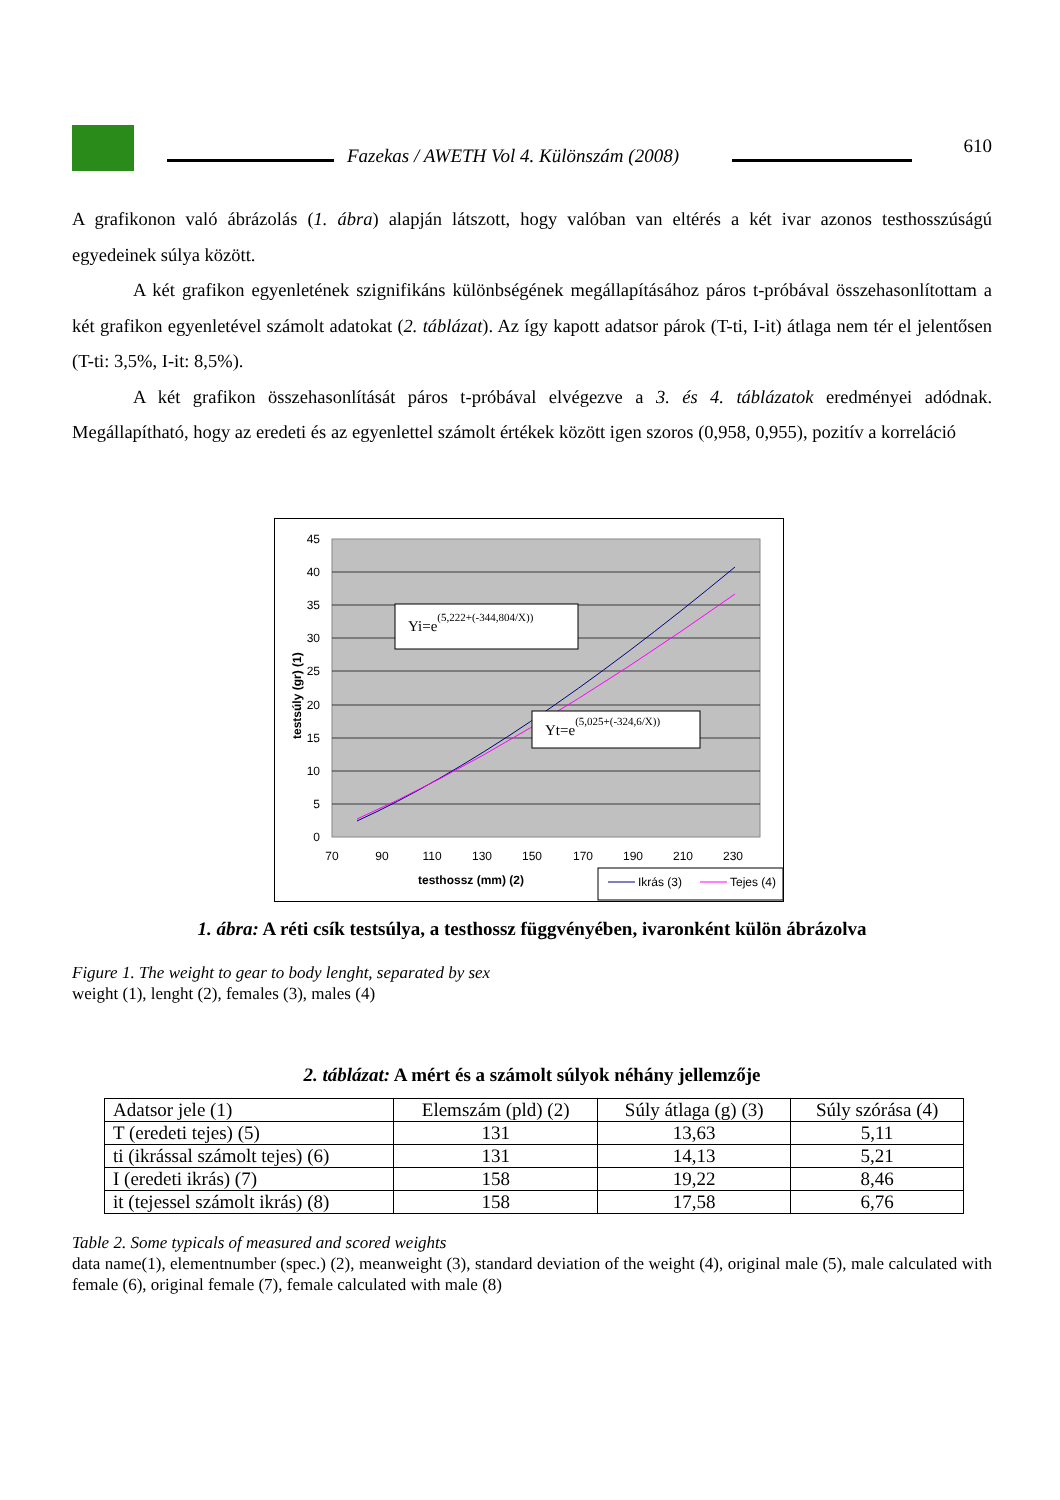Fazekas / AWETH Vol 4. Különszám (2008)
610
A grafikonon való ábrázolás (1. ábra) alapján látszott, hogy valóban van eltérés a két ivar azonos testhosszúságú egyedeinek súlya között.
A két grafikon egyenletének szignifikáns különbségének megállapításához páros t-próbával összehasonlítottam a két grafikon egyenletével számolt adatokat (2. táblázat). Az így kapott adatsor párok (T-ti, I-it) átlaga nem tér el jelentősen (T-ti: 3,5%, I-it: 8,5%).
A két grafikon összehasonlítását páros t-próbával elvégezve a 3. és 4. táblázatok eredményei adódnak. Megállapítható, hogy az eredeti és az egyenlettel számolt értékek között igen szoros (0,958, 0,955), pozitív a korreláció
45
40
35
30
25
20
15
10
5
0
70
90
110
130
150
170
190
210
230
testhossz (mm) (2)
testsúly (gr) (1)
Yi=e(5,222+(-344,804/X))
Yt=e(5,025+(-324,6/X))
Ikrás (3)
Tejes (4)
1. ábra: A réti csík testsúlya, a testhossz függvényében, ivaronként külön ábrázolva
Figure 1. The weight to gear to body lenght, separated by sex
weight (1), lenght (2), females (3), males (4)
2. táblázat: A mért és a számolt súlyok néhány jellemzője
| Adatsor jele (1) | Elemszám (pld) (2) | Súly átlaga (g) (3) | Súly szórása (4) |
| T (eredeti tejes) (5) | 131 | 13,63 | 5,11 |
| ti (ikrással számolt tejes) (6) | 131 | 14,13 | 5,21 |
| I (eredeti ikrás) (7) | 158 | 19,22 | 8,46 |
| it (tejessel számolt ikrás) (8) | 158 | 17,58 | 6,76 |
Table 2. Some typicals of measured and scored weights
data name(1), elementnumber (spec.) (2), meanweight (3), standard deviation of the weight (4), original male (5), male calculated with female (6), original female (7), female calculated with male (8)